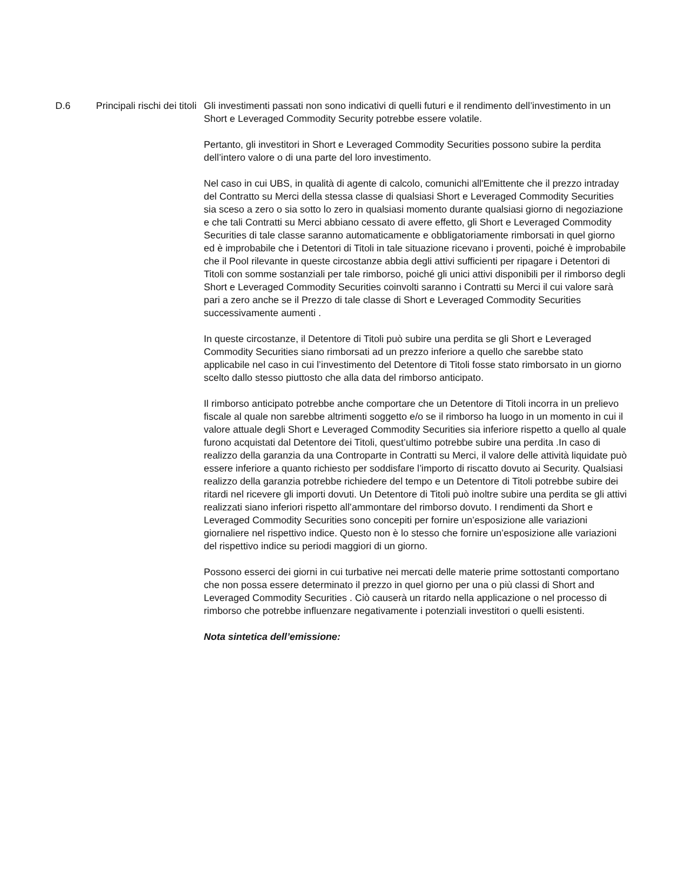D.6 Principali rischi dei titoli
Gli investimenti passati non sono indicativi di quelli futuri e il rendimento dell’investimento in un Short e Leveraged Commodity Security potrebbe essere volatile.
Pertanto, gli investitori in Short e Leveraged Commodity Securities possono subire la perdita dell’intero valore o di una parte del loro investimento.
Nel caso in cui UBS, in qualità di agente di calcolo, comunichi all'Emittente che il prezzo intraday del Contratto su Merci della stessa classe di qualsiasi Short e Leveraged Commodity Securities sia sceso a zero o sia sotto lo zero in qualsiasi momento durante qualsiasi giorno di negoziazione e che tali Contratti su Merci abbiano cessato di avere effetto, gli Short e Leveraged Commodity Securities di tale classe saranno automaticamente e obbligatoriamente rimborsati in quel giorno ed è improbabile che i Detentori di Titoli in tale situazione ricevano i proventi, poiché è improbabile che il Pool rilevante in queste circostanze abbia degli attivi sufficienti per ripagare i Detentori di Titoli con somme sostanziali per tale rimborso, poiché gli unici attivi disponibili per il rimborso degli Short e Leveraged Commodity Securities coinvolti saranno i Contratti su Merci il cui valore sarà pari a zero anche se il Prezzo di tale classe di Short e Leveraged Commodity Securities successivamente aumenti .
In queste circostanze, il Detentore di Titoli può subire una perdita se gli Short e Leveraged Commodity Securities siano rimborsati ad un prezzo inferiore a quello che sarebbe stato applicabile nel caso in cui l’investimento del Detentore di Titoli fosse stato rimborsato in un giorno scelto dallo stesso piuttosto che alla data del rimborso anticipato.
Il rimborso anticipato potrebbe anche comportare che un Detentore di Titoli incorra in un prelievo fiscale al quale non sarebbe altrimenti soggetto e/o se il rimborso ha luogo in un momento in cui il valore attuale degli Short e Leveraged Commodity Securities sia inferiore rispetto a quello al quale furono acquistati dal Detentore dei Titoli, quest’ultimo potrebbe subire una perdita .In caso di realizzo della garanzia da una Controparte in Contratti su Merci, il valore delle attività liquidate può essere inferiore a quanto richiesto per soddisfare l’importo di riscatto dovuto ai Security. Qualsiasi realizzo della garanzia potrebbe richiedere del tempo e un Detentore di Titoli potrebbe subire dei ritardi nel ricevere gli importi dovuti. Un Detentore di Titoli può inoltre subire una perdita se gli attivi realizzati siano inferiori rispetto all’ammontare del rimborso dovuto. I rendimenti da Short e Leveraged Commodity Securities sono concepiti per fornire un’esposizione alle variazioni giornaliere nel rispettivo indice. Questo non è lo stesso che fornire un’esposizione alle variazioni del rispettivo indice su periodi maggiori di un giorno.
Possono esserci dei giorni in cui turbative nei mercati delle materie prime sottostanti comportano che non possa essere determinato il prezzo in quel giorno per una o più classi di Short and Leveraged Commodity Securities . Ciò causerà un ritardo nella applicazione o nel processo di rimborso che potrebbe influenzare negativamente i potenziali investitori o quelli esistenti.
Nota sintetica dell’emissione: